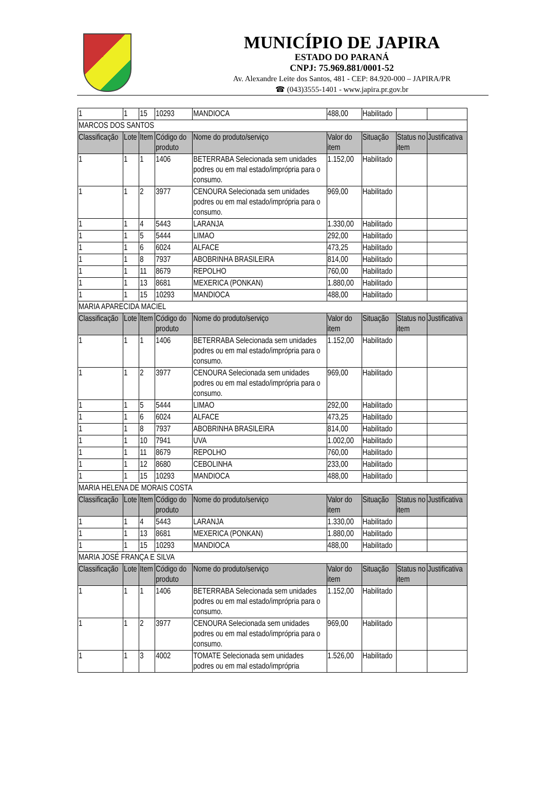MUNICÍPIO DE JAPIRA
ESTADO DO PARANÁ
CNPJ: 75.969.881/0001-52
Av. Alexandre Leite dos Santos, 481 - CEP: 84.920-000 – JAPIRA/PR
☎ (043)3555-1401 - www.japira.pr.gov.br
| 1 | 1 | 15 | 10293 | MANDIOCA | 488,00 | Habilitado | | |
| MARCOS DOS SANTOS | | | | | | | | |
| Classificação | Lote | Item | Código do produto | Nome do produto/serviço | Valor do item | Situação | Status no item | Justificativa |
| 1 | 1 | 1 | 1406 | BETERRABA Selecionada sem unidades podres ou em mal estado/imprópria para o consumo. | 1.152,00 | Habilitado | | |
| 1 | 1 | 2 | 3977 | CENOURA Selecionada sem unidades podres ou em mal estado/imprópria para o consumo. | 969,00 | Habilitado | | |
| 1 | 1 | 4 | 5443 | LARANJA | 1.330,00 | Habilitado | | |
| 1 | 1 | 5 | 5444 | LIMAO | 292,00 | Habilitado | | |
| 1 | 1 | 6 | 6024 | ALFACE | 473,25 | Habilitado | | |
| 1 | 1 | 8 | 7937 | ABOBRINHA BRASILEIRA | 814,00 | Habilitado | | |
| 1 | 1 | 11 | 8679 | REPOLHO | 760,00 | Habilitado | | |
| 1 | 1 | 13 | 8681 | MEXERICA (PONKAN) | 1.880,00 | Habilitado | | |
| 1 | 1 | 15 | 10293 | MANDIOCA | 488,00 | Habilitado | | |
| MARIA APARECIDA MACIEL | | | | | | | | |
| Classificação | Lote | Item | Código do produto | Nome do produto/serviço | Valor do item | Situação | Status no item | Justificativa |
| 1 | 1 | 1 | 1406 | BETERRABA Selecionada sem unidades podres ou em mal estado/imprópria para o consumo. | 1.152,00 | Habilitado | | |
| 1 | 1 | 2 | 3977 | CENOURA Selecionada sem unidades podres ou em mal estado/imprópria para o consumo. | 969,00 | Habilitado | | |
| 1 | 1 | 5 | 5444 | LIMAO | 292,00 | Habilitado | | |
| 1 | 1 | 6 | 6024 | ALFACE | 473,25 | Habilitado | | |
| 1 | 1 | 8 | 7937 | ABOBRINHA BRASILEIRA | 814,00 | Habilitado | | |
| 1 | 1 | 10 | 7941 | UVA | 1.002,00 | Habilitado | | |
| 1 | 1 | 11 | 8679 | REPOLHO | 760,00 | Habilitado | | |
| 1 | 1 | 12 | 8680 | CEBOLINHA | 233,00 | Habilitado | | |
| 1 | 1 | 15 | 10293 | MANDIOCA | 488,00 | Habilitado | | |
| MARIA HELENA DE MORAIS COSTA | | | | | | | | |
| Classificação | Lote | Item | Código do produto | Nome do produto/serviço | Valor do item | Situação | Status no item | Justificativa |
| 1 | 1 | 4 | 5443 | LARANJA | 1.330,00 | Habilitado | | |
| 1 | 1 | 13 | 8681 | MEXERICA (PONKAN) | 1.880,00 | Habilitado | | |
| 1 | 1 | 15 | 10293 | MANDIOCA | 488,00 | Habilitado | | |
| MARIA JOSÉ FRANÇA E SILVA | | | | | | | | |
| Classificação | Lote | Item | Código do produto | Nome do produto/serviço | Valor do item | Situação | Status no item | Justificativa |
| 1 | 1 | 1 | 1406 | BETERRABA Selecionada sem unidades podres ou em mal estado/imprópria para o consumo. | 1.152,00 | Habilitado | | |
| 1 | 1 | 2 | 3977 | CENOURA Selecionada sem unidades podres ou em mal estado/imprópria para o consumo. | 969,00 | Habilitado | | |
| 1 | 1 | 3 | 4002 | TOMATE Selecionada sem unidades podres ou em mal estado/imprópria | 1.526,00 | Habilitado | | |